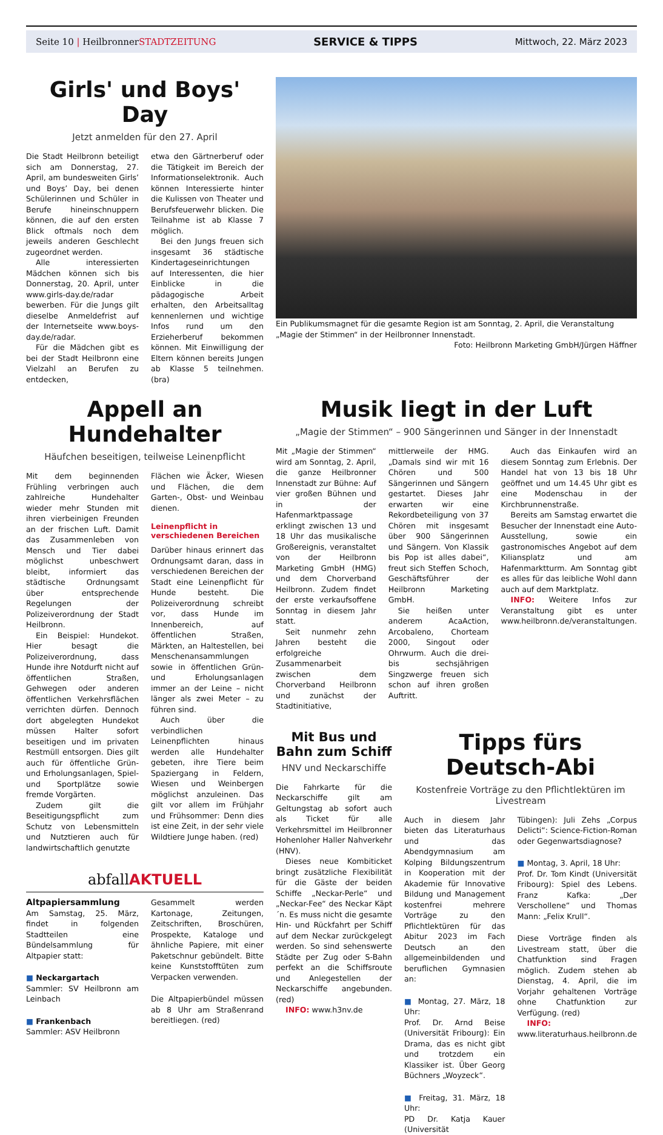Seite 10 | HeilbronnerSTADTZEITUNG SERVICE & TIPPS Mittwoch, 22. März 2023
Girls' und Boys' Day
Jetzt anmelden für den 27. April
Die Stadt Heilbronn beteiligt sich am Donnerstag, 27. April, am bundesweiten Girls’ und Boys’ Day, bei denen Schülerinnen und Schüler in Berufe hineinschnuppern können, die auf den ersten Blick oftmals noch dem jeweils anderen Geschlecht zugeordnet werden.
Alle interessierten Mädchen können sich bis Donnerstag, 20. April, unter www.girls-day.de/radar bewerben. Für die Jungs gilt dieselbe Anmeldefrist auf der Internetseite www.boys-day.de/radar.
Für die Mädchen gibt es bei der Stadt Heilbronn eine Vielzahl an Berufen zu entdecken,
etwa den Gärtnerberuf oder die Tätigkeit im Bereich der Informationselektronik. Auch können Interessierte hinter die Kulissen von Theater und Berufsfeuerwehr blicken. Die Teilnahme ist ab Klasse 7 möglich.
Bei den Jungs freuen sich insgesamt 36 städtische Kindertageseinrichtungen auf Interessenten, die hier Einblicke in die pädagogische Arbeit erhalten, den Arbeitsalltag kennenlernen und wichtige Infos rund um den Erzieherberuf bekommen können. Mit Einwilligung der Eltern können bereits Jungen ab Klasse 5 teilnehmen. (bra)
Ein Publikumsmagnet für die gesamte Region ist am Sonntag, 2. April, die Veranstaltung „Magie der Stimmen“ in der Heilbronner Innenstadt. Foto: Heilbronn Marketing GmbH/Jürgen Häffner
Appell an Hundehalter
Häufchen beseitigen, teilweise Leinenpflicht
Mit dem beginnenden Frühling verbringen auch zahlreiche Hundehalter wieder mehr Stunden mit ihren vierbeinigen Freunden an der frischen Luft. Damit das Zusammenleben von Mensch und Tier dabei möglichst unbeschwert bleibt, informiert das städtische Ordnungsamt über entsprechende Regelungen der Polizeiverordnung der Stadt Heilbronn.
Ein Beispiel: Hundekot. Hier besagt die Polizeiverordnung, dass Hunde ihre Notdurft nicht auf öffentlichen Straßen, Gehwegen oder anderen öffentlichen Verkehrsflächen verrichten dürfen. Dennoch dort abgelegten Hundekot müssen Halter sofort beseitigen und im privaten Restmüll entsorgen. Dies gilt auch für öffentliche Grün- und Erholungsanlagen, Spiel- und Sportplätze sowie fremde Vorgärten.
Zudem gilt die Beseitigungspflicht zum Schutz von Lebensmitteln und Nutztieren auch für landwirtschaftlich genutzte
Flächen wie Äcker, Wiesen und Flächen, die dem Garten-, Obst- und Weinbau dienen.
Leinenpflicht in verschiedenen Bereichen
Darüber hinaus erinnert das Ordnungsamt daran, dass in verschiedenen Bereichen der Stadt eine Leinenpflicht für Hunde besteht. Die Polizeiverordnung schreibt vor, dass Hunde im Innenbereich, auf öffentlichen Straßen, Märkten, an Haltestellen, bei Menschenansammlungen sowie in öffentlichen Grün- und Erholungsanlagen immer an der Leine – nicht länger als zwei Meter – zu führen sind.
Auch über die verbindlichen Leinenpflichten hinaus werden alle Hundehalter gebeten, ihre Tiere beim Spaziergang in Feldern, Wiesen und Weinbergen möglichst anzuleinen. Das gilt vor allem im Frühjahr und Frühsommer: Denn dies ist eine Zeit, in der sehr viele Wildtiere Junge haben. (red)
abfallAKTUELL
Altpapiersammlung
Am Samstag, 25. März, findet in folgenden Stadtteilen eine Bündelsammlung für Altpapier statt:
■ Neckargartach
Sammler: SV Heilbronn am Leinbach
■ Frankenbach
Sammler: ASV Heilbronn
Gesammelt werden Kartonage, Zeitungen, Zeitschriften, Broschüren, Prospekte, Kataloge und ähnliche Papiere, mit einer Paketschnur gebündelt. Bitte keine Kunststofftüten zum Verpacken verwenden.
Die Altpapierbündel müssen ab 8 Uhr am Straßenrand bereitliegen. (red)
Musik liegt in der Luft
„Magie der Stimmen“ – 900 Sängerinnen und Sänger in der Innenstadt
Mit „Magie der Stimmen“ wird am Sonntag, 2. April, die ganze Heilbronner Innenstadt zur Bühne: Auf vier großen Bühnen und in der Hafenmarktpassage erklingt zwischen 13 und 18 Uhr das musikalische Großereignis, veranstaltet von der Heilbronn Marketing GmbH (HMG) und dem Chorverband Heilbronn. Zudem findet der erste verkaufsoffene Sonntag in diesem Jahr statt.
Seit nunmehr zehn Jahren besteht die erfolgreiche Zusammenarbeit zwischen dem Chorverband Heilbronn und zunächst der Stadtinitiative,
mittlerweile der HMG. „Damals sind wir mit 16 Chören und 500 Sängerinnen und Sängern gestartet. Dieses Jahr erwarten wir eine Rekordbeteiligung von 37 Chören mit insgesamt über 900 Sängerinnen und Sängern. Von Klassik bis Pop ist alles dabei“, freut sich Steffen Schoch, Geschäftsführer der Heilbronn Marketing GmbH.
Sie heißen unter anderem AcaAction, Arcobaleno, Chorteam 2000, Singout oder Ohrwurm. Auch die drei- bis sechsjährigen Singzwerge freuen sich schon auf ihren großen Auftritt.
Auch das Einkaufen wird an diesem Sonntag zum Erlebnis. Der Handel hat von 13 bis 18 Uhr geöffnet und um 14.45 Uhr gibt es eine Modenschau in der Kirchbrunnenstraße.
Bereits am Samstag erwartet die Besucher der Innenstadt eine Auto-Ausstellung, sowie ein gastronomisches Angebot auf dem Kiliansplatz und am Hafenmarktturm. Am Sonntag gibt es alles für das leibliche Wohl dann auch auf dem Marktplatz.
INFO: Weitere Infos zur Veranstaltung gibt es unter www.heilbronn.de/veranstaltungen.
Mit Bus und Bahn zum Schiff
HNV und Neckarschiffe
Die Fahrkarte für die Neckarschiffe gilt am Geltungstag ab sofort auch als Ticket für alle Verkehrsmittel im Heilbronner Hohenloher Haller Nahverkehr (HNV).
Dieses neue Kombiticket bringt zusätzliche Flexibilität für die Gäste der beiden Schiffe „Neckar-Perle“ und „Neckar-Fee“ des Neckar Käpt´n. Es muss nicht die gesamte Hin- und Rückfahrt per Schiff auf dem Neckar zurückgelegt werden. So sind sehenswerte Städte per Zug oder S-Bahn perfekt an die Schiffsroute und Anlegestellen der Neckarschiffe angebunden. (red)
INFO: www.h3nv.de
Tipps fürs Deutsch-Abi
Kostenfreie Vorträge zu den Pflichtlektüren im Livestream
Auch in diesem Jahr bieten das Literaturhaus und das Abendgymnasium am Kolping Bildungszentrum in Kooperation mit der Akademie für Innovative Bildung und Management kostenfrei mehrere Vorträge zu den Pflichtlektüren für das Abitur 2023 im Fach Deutsch an den allgemeinbildenden und beruflichen Gymnasien an:
■ Montag, 27. März, 18 Uhr:
Prof. Dr. Arnd Beise (Universität Fribourg): Ein Drama, das es nicht gibt und trotzdem ein Klassiker ist. Über Georg Büchners „Woyzeck“.
■ Freitag, 31. März, 18 Uhr:
PD Dr. Katja Kauer (Universität
Tübingen): Juli Zehs „Corpus Delicti“: Science-Fiction-Roman oder Gegenwartsdiagnose?
■ Montag, 3. April, 18 Uhr:
Prof. Dr. Tom Kindt (Universität Fribourg): Spiel des Lebens. Franz Kafka: „Der Verschollene“ und Thomas Mann: „Felix Krull“.
Diese Vorträge finden als Livestream statt, über die Chatfunktion sind Fragen möglich. Zudem stehen ab Dienstag, 4. April, die im Vorjahr gehaltenen Vorträge ohne Chatfunktion zur Verfügung. (red)
INFO: www.literaturhaus.heilbronn.de